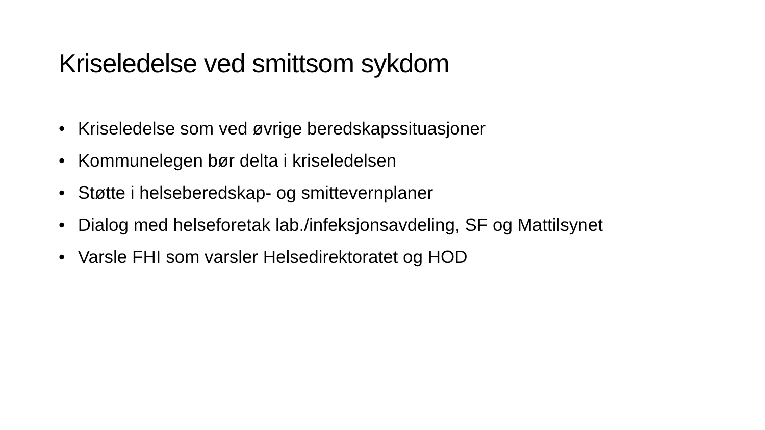Kriseledelse ved smittsom sykdom
• Kriseledelse som ved øvrige beredskapssituasjoner
• Kommunelegen bør delta i kriseledelsen
• Støtte i helseberedskap- og smittevernplaner
• Dialog med helseforetak lab./infeksjonsavdeling, SF og Mattilsynet
• Varsle FHI som varsler Helsedirektoratet og HOD